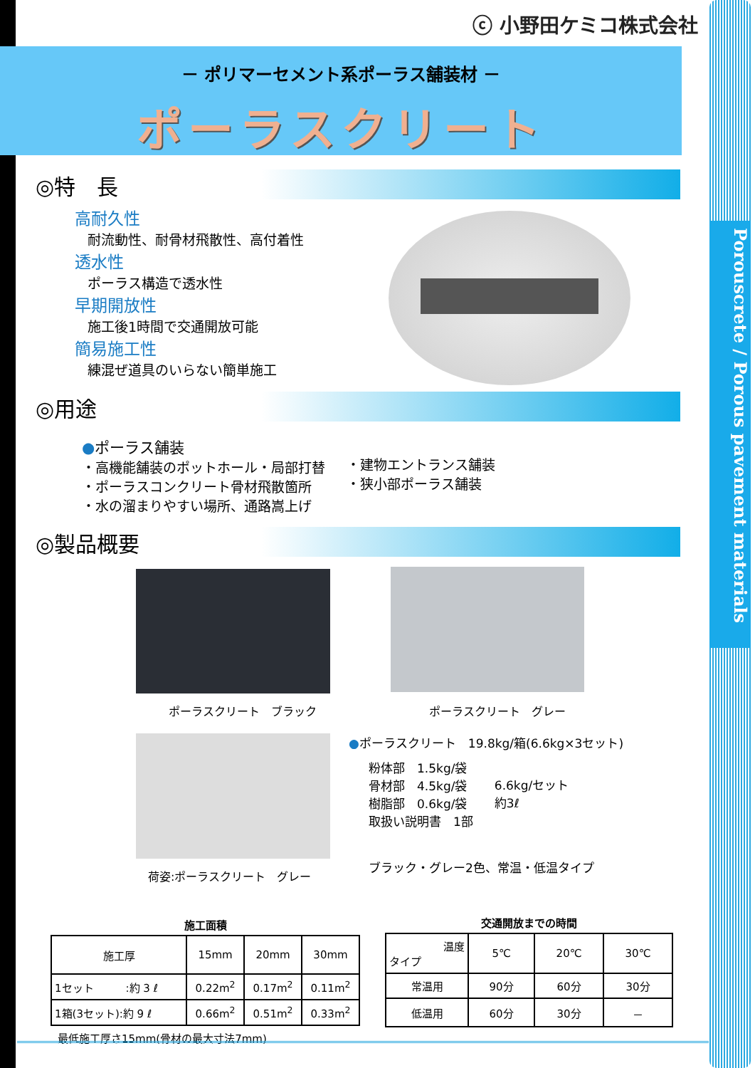Porouscrete / Porous pavement materials
ⓒ 小野田ケミコ株式会社
－ ポリマーセメント系ポーラス舗装材 －
ポーラスクリート
◎特　長
高耐久性
耐流動性、耐骨材飛散性、高付着性
透水性
ポーラス構造で透水性
早期開放性
施工後1時間で交通開放可能
簡易施工性
練混ぜ道具のいらない簡単施工
◎用途
●ポーラス舗装
・高機能舗装のポットホール・局部打替
・ポーラスコンクリート骨材飛散箇所
・水の溜まりやすい場所、通路嵩上げ
・建物エントランス舗装
・狭小部ポーラス舗装
◎製品概要
ポーラスクリート　ブラック ポーラスクリート　グレー
荷姿:ポーラスクリート　グレー
●ポーラスクリート　19.8kg/箱(6.6kg×3セット)
粉体部　1.5kg/袋
骨材部　4.5kg/袋
樹脂部　0.6kg/袋
取扱い説明書　1部
6.6kg/セット
約3ℓ
ブラック・グレー2色、常温・低温タイプ
施工面積
| 施工厚 | 15mm | 20mm | 30mm |
| 1セット :約 3 ℓ | 0.22m<sup>2</sup> | 0.17m<sup>2</sup> | 0.11m<sup>2</sup> |
| 1箱(3セット):約 9 ℓ | 0.66m<sup>2</sup> | 0.51m<sup>2</sup> | 0.33m<sup>2</sup> |
最低施工厚さ15mm(骨材の最大寸法7mm)
交通開放までの時間
| 温度 タイプ | 5℃ | 20℃ | 30℃ |
| 常温用 | 90分 | 60分 | 30分 |
| 低温用 | 60分 | 30分 | － |